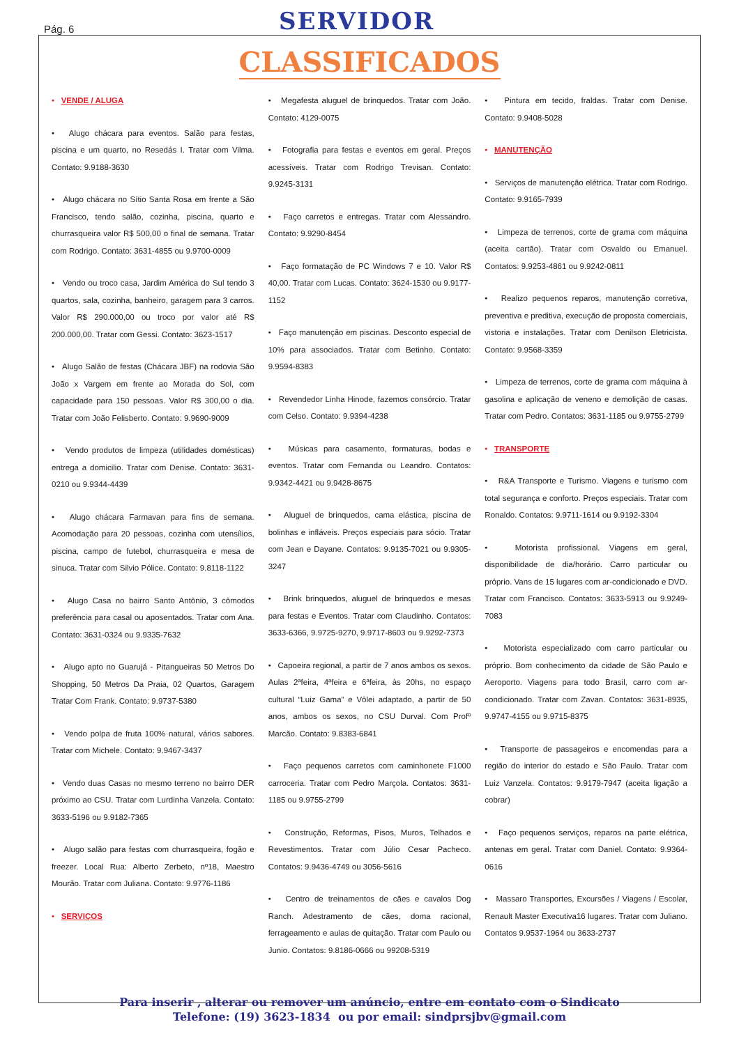Pág. 6 SERVIDOR
CLASSIFICADOS
• VENDE / ALUGA
• Alugo chácara para eventos. Salão para festas, piscina e um quarto, no Resedás I. Tratar com Vilma. Contato: 9.9188-3630
• Alugo chácara no Sítio Santa Rosa em frente a São Francisco, tendo salão, cozinha, piscina, quarto e churrasqueira valor R$ 500,00 o final de semana. Tratar com Rodrigo. Contato: 3631-4855 ou 9.9700-0009
• Vendo ou troco casa, Jardim América do Sul tendo 3 quartos, sala, cozinha, banheiro, garagem para 3 carros. Valor R$ 290.000,00 ou troco por valor até R$ 200.000,00. Tratar com Gessi. Contato: 3623-1517
• Alugo Salão de festas (Chácara JBF) na rodovia São João x Vargem em frente ao Morada do Sol, com capacidade para 150 pessoas. Valor R$ 300,00 o dia. Tratar com João Felisberto. Contato: 9.9690-9009
• Vendo produtos de limpeza (utilidades domésticas) entrega a domicilio. Tratar com Denise. Contato: 3631-0210 ou 9.9344-4439
• Alugo chácara Farmavan para fins de semana. Acomodação para 20 pessoas, cozinha com utensílios, piscina, campo de futebol, churrasqueira e mesa de sinuca. Tratar com Silvio Pólice. Contato: 9.8118-1122
• Alugo Casa no bairro Santo Antônio, 3 cômodos preferência para casal ou aposentados. Tratar com Ana. Contato: 3631-0324 ou 9.9335-7632
• Alugo apto no Guarujá - Pitangueiras 50 Metros Do Shopping, 50 Metros Da Praia, 02 Quartos, Garagem Tratar Com Frank. Contato: 9.9737-5380
• Vendo polpa de fruta 100% natural, vários sabores. Tratar com Michele. Contato: 9.9467-3437
• Vendo duas Casas no mesmo terreno no bairro DER próximo ao CSU. Tratar com Lurdinha Vanzela. Contato: 3633-5196 ou 9.9182-7365
• Alugo salão para festas com churrasqueira, fogão e freezer. Local Rua: Alberto Zerbeto, nº18, Maestro Mourão. Tratar com Juliana. Contato: 9.9776-1186
• SERVIÇOS
• Megafesta aluguel de brinquedos. Tratar com João. Contato: 4129-0075
• Fotografia para festas e eventos em geral. Preços acessíveis. Tratar com Rodrigo Trevisan. Contato: 9.9245-3131
• Faço carretos e entregas. Tratar com Alessandro. Contato: 9.9290-8454
• Faço formatação de PC Windows 7 e 10. Valor R$ 40,00. Tratar com Lucas. Contato: 3624-1530 ou 9.9177-1152
• Faço manutenção em piscinas. Desconto especial de 10% para associados. Tratar com Betinho. Contato: 9.9594-8383
• Revendedor Linha Hinode, fazemos consórcio. Tratar com Celso. Contato: 9.9394-4238
• Músicas para casamento, formaturas, bodas e eventos. Tratar com Fernanda ou Leandro. Contatos: 9.9342-4421 ou 9.9428-8675
• Aluguel de brinquedos, cama elástica, piscina de bolinhas e infláveis. Preços especiais para sócio. Tratar com Jean e Dayane. Contatos: 9.9135-7021 ou 9.9305-3247
• Brink brinquedos, aluguel de brinquedos e mesas para festas e Eventos. Tratar com Claudinho. Contatos: 3633-6366, 9.9725-9270, 9.9717-8603 ou 9.9292-7373
• Capoeira regional, a partir de 7 anos ambos os sexos. Aulas 2ªfeira, 4ªfeira e 6ªfeira, às 20hs, no espaço cultural “Luiz Gama” e Vôlei adaptado, a partir de 50 anos, ambos os sexos, no CSU Durval. Com Profº Marcão. Contato: 9.8383-6841
• Faço pequenos carretos com caminhonete F1000 carroceria. Tratar com Pedro Marçola. Contatos: 3631-1185 ou 9.9755-2799
• Construção, Reformas, Pisos, Muros, Telhados e Revestimentos. Tratar com Júlio Cesar Pacheco. Contatos: 9.9436-4749 ou 3056-5616
• Centro de treinamentos de cães e cavalos Dog Ranch. Adestramento de cães, doma racional, ferrageamento e aulas de quitação. Tratar com Paulo ou Junio. Contatos: 9.8186-0666 ou 99208-5319
• Pintura em tecido, fraldas. Tratar com Denise. Contato: 9.9408-5028
• MANUTENÇÃO
• Serviços de manutenção elétrica. Tratar com Rodrigo. Contato: 9.9165-7939
• Limpeza de terrenos, corte de grama com máquina (aceita cartão). Tratar com Osvaldo ou Emanuel. Contatos: 9.9253-4861 ou 9.9242-0811
• Realizo pequenos reparos, manutenção corretiva, preventiva e preditiva, execução de proposta comerciais, vistoria e instalações. Tratar com Denilson Eletricista. Contato: 9.9568-3359
• Limpeza de terrenos, corte de grama com máquina à gasolina e aplicação de veneno e demolição de casas. Tratar com Pedro. Contatos: 3631-1185 ou 9.9755-2799
• TRANSPORTE
• R&A Transporte e Turismo. Viagens e turismo com total segurança e conforto. Preços especiais. Tratar com Ronaldo. Contatos: 9.9711-1614 ou 9.9192-3304
• Motorista profissional. Viagens em geral, disponibilidade de dia/horário. Carro particular ou próprio. Vans de 15 lugares com ar-condicionado e DVD. Tratar com Francisco. Contatos: 3633-5913 ou 9.9249-7083
• Motorista especializado com carro particular ou próprio. Bom conhecimento da cidade de São Paulo e Aeroporto. Viagens para todo Brasil, carro com ar-condicionado. Tratar com Zavan. Contatos: 3631-8935, 9.9747-4155 ou 9.9715-8375
• Transporte de passageiros e encomendas para a região do interior do estado e São Paulo. Tratar com Luiz Vanzela. Contatos: 9.9179-7947 (aceita ligação a cobrar)
• Faço pequenos serviços, reparos na parte elétrica, antenas em geral. Tratar com Daniel. Contato: 9.9364-0616
• Massaro Transportes, Excursões / Viagens / Escolar, Renault Master Executiva16 lugares. Tratar com Juliano. Contatos 9.9537-1964 ou 3633-2737
Para inserir , alterar ou remover um anúncio, entre em contato com o Sindicato
Telefone: (19) 3623-1834 ou por email: sindprsjbv@gmail.com